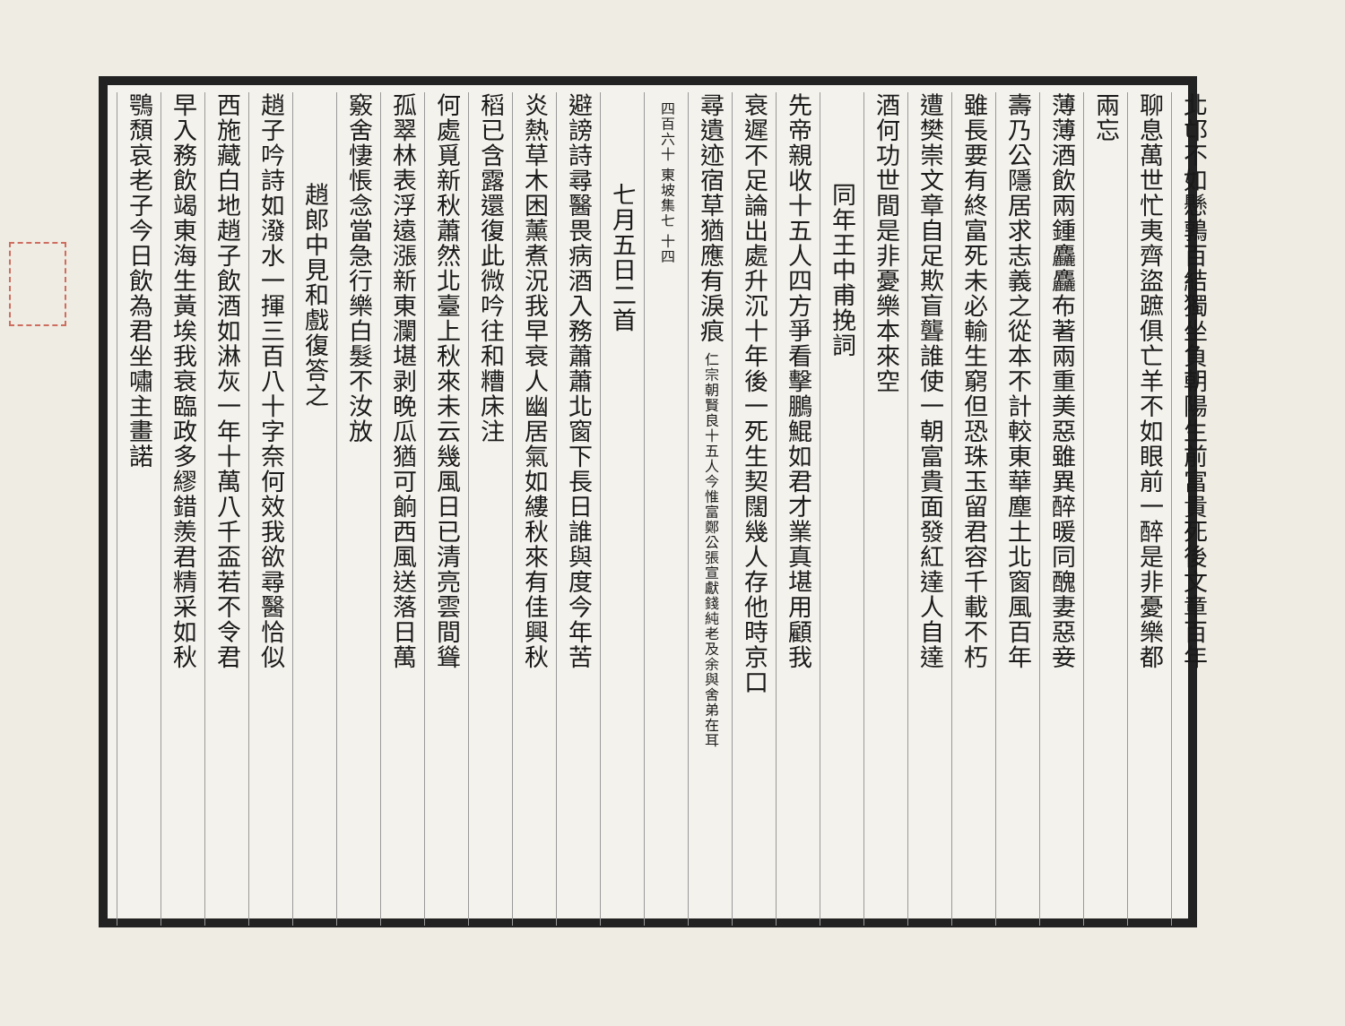北邙不如懸鶉百結獨坐負朝陽生前富貴死後文章百年
聊息萬世忙夷齊盜蹠俱亡羊不如眼前一醉是非憂樂都
兩忘
薄薄酒飲兩鍾麤麤布著兩重美惡雖異醉暖同醜妻惡妾
壽乃公隱居求志義之從本不計較東華塵土北窗風百年
雖長要有終富死未必輸生窮但恐珠玉留君容千載不朽
遭樊崇文章自足欺盲聾誰使一朝富貴面發紅達人自達
酒何功世間是非憂樂本來空
同年王中甫挽詞
先帝親收十五人四方爭看擊鵬鯤如君才業真堪用顧我
衰遲不足論出處升沉十年後一死生契闊幾人存他時京口
尋遺迹宿草猶應有淚痕 仁宗朝賢良十五人今惟富鄭公張宣獻錢純老及余與舍弟在耳
四百六十 東坡集七 十四
七月五日二首
避謗詩尋醫畏病酒入務蕭蕭北窗下長日誰與度今年苦
炎熱草木困薰煮況我早衰人幽居氣如縷秋來有佳興秋
稻已含露還復此微吟往和糟床注
何處覓新秋蕭然北臺上秋來未云幾風日已清亮雲間聳
孤翠林表浮遠漲新東瀾堪剥晚瓜猶可餉西風送落日萬
竅舍悽悵念當急行樂白髮不汝放
趙郎中見和戲復答之
趙子吟詩如潑水一揮三百八十字奈何效我欲尋醫恰似
西施藏白地趙子飲酒如淋灰一年十萬八千盃若不令君
早入務飲竭東海生黃埃我衰臨政多繆錯羨君精采如秋
鶚頹哀老子今日飲為君坐嘯主畫諾